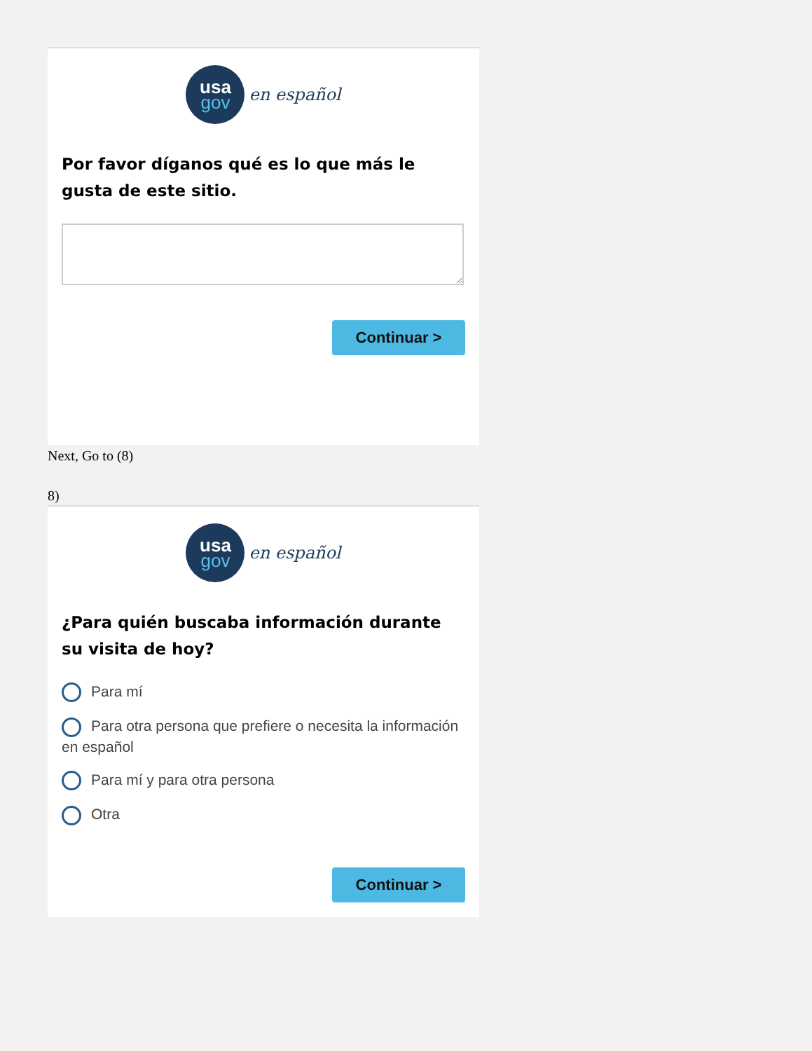usa
gov
en español
Por favor díganos qué es lo que más le gusta de este sitio.
Continuar >
Next, Go to (8)
8)
usa
gov
en español
¿Para quién buscaba información durante su visita de hoy?
Para mí
Para otra persona que prefiere o necesita la información en español
Para mí y para otra persona
Otra
Continuar >